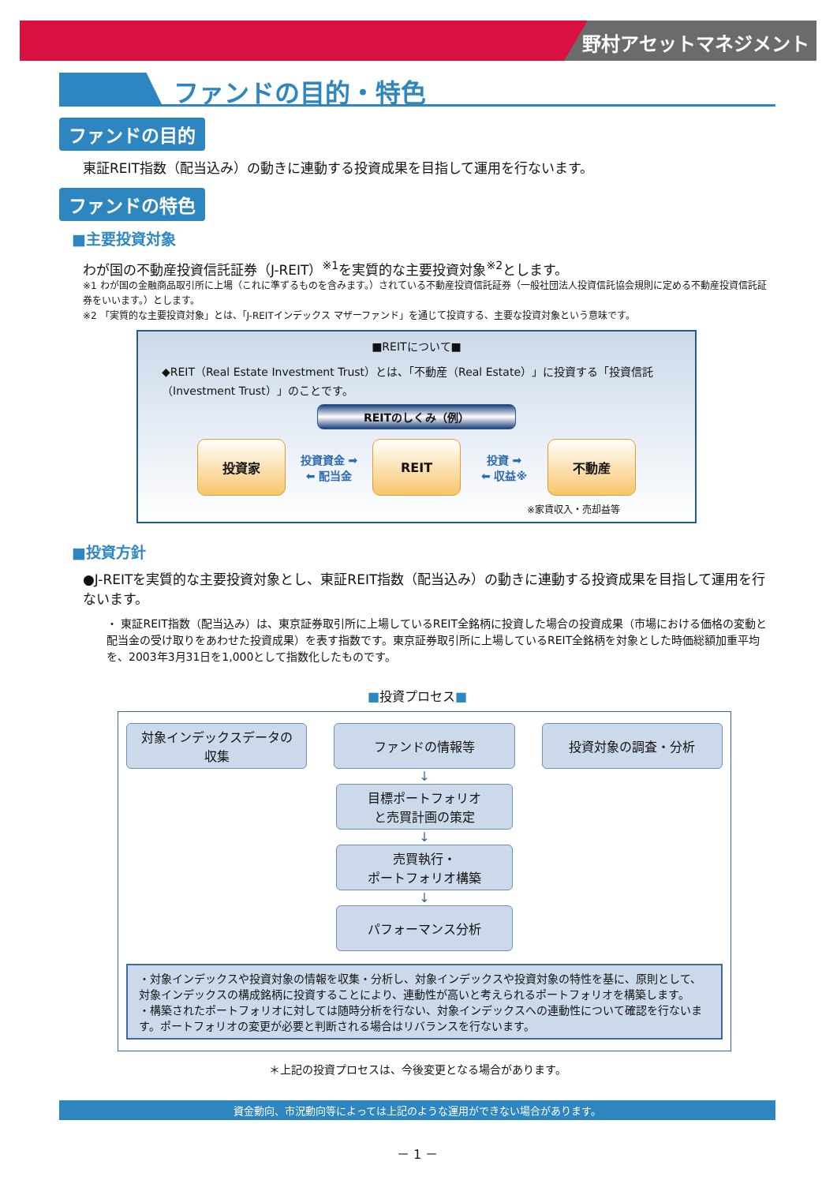野村アセットマネジメント
ファンドの目的・特色
ファンドの目的
東証REIT指数（配当込み）の動きに連動する投資成果を目指して運用を行ないます。
ファンドの特色
■主要投資対象
わが国の不動産投資信託証券（J-REIT）<sup>※1</sup>を実質的な主要投資対象<sup>※2</sup>とします。
※1 わが国の金融商品取引所に上場（これに準ずるものを含みます。）されている不動産投資信託証券（一般社団法人投資信託協会規則に定める不動産投資信託証券をいいます。）とします。
※2 「実質的な主要投資対象」とは、「J-REITインデックス マザーファンド」を通じて投資する、主要な投資対象という意味です。
■REITについて■
◆REIT（Real Estate Investment Trust）とは、「不動産（Real Estate）」に投資する「投資信託（Investment Trust）」のことです。
REITのしくみ（例）
投資家
投資資金 ➡
⬅ 配当金
REIT
投資 ➡
⬅ 収益※
不動産
※家賃収入・売却益等
■投資方針
●J-REITを実質的な主要投資対象とし、東証REIT指数（配当込み）の動きに連動する投資成果を目指して運用を行ないます。
・ 東証REIT指数（配当込み）は、東京証券取引所に上場しているREIT全銘柄に投資した場合の投資成果（市場における価格の変動と配当金の受け取りをあわせた投資成果）を表す指数です。東京証券取引所に上場しているREIT全銘柄を対象とした時価総額加重平均を、2003年3月31日を1,000として指数化したものです。
■投資プロセス■
対象インデックスデータの
収集
ファンドの情報等 投資対象の調査・分析
↓
目標ポートフォリオ
と売買計画の策定
↓
売買執行・
ポートフォリオ構築
↓
パフォーマンス分析
・対象インデックスや投資対象の情報を収集・分析し、対象インデックスや投資対象の特性を基に、原則として、対象インデックスの構成銘柄に投資することにより、連動性が高いと考えられるポートフォリオを構築します。
・構築されたポートフォリオに対しては随時分析を行ない、対象インデックスへの連動性について確認を行ないます。ポートフォリオの変更が必要と判断される場合はリバランスを行ないます。
＊上記の投資プロセスは、今後変更となる場合があります。
資金動向、市況動向等によっては上記のような運用ができない場合があります。
－ 1 －